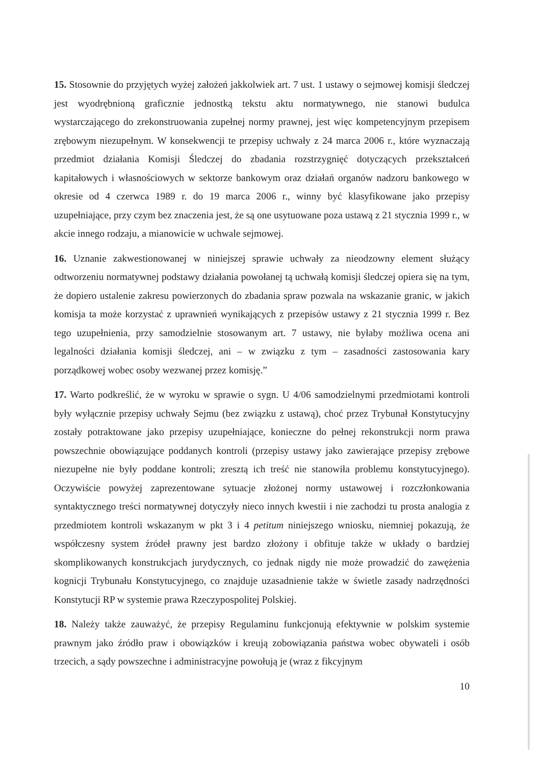15. Stosownie do przyjętych wyżej założeń jakkolwiek art. 7 ust. 1 ustawy o sejmowej komisji śledczej jest wyodrębnioną graficznie jednostką tekstu aktu normatywnego, nie stanowi budulca wystarczającego do zrekonstruowania zupełnej normy prawnej, jest więc kompetencyjnym przepisem zrębowym niezupełnym. W konsekwencji te przepisy uchwały z 24 marca 2006 r., które wyznaczają przedmiot działania Komisji Śledczej do zbadania rozstrzygnięć dotyczących przekształceń kapitałowych i własnościowych w sektorze bankowym oraz działań organów nadzoru bankowego w okresie od 4 czerwca 1989 r. do 19 marca 2006 r., winny być klasyfikowane jako przepisy uzupełniające, przy czym bez znaczenia jest, że są one usytuowane poza ustawą z 21 stycznia 1999 r., w akcie innego rodzaju, a mianowicie w uchwale sejmowej.
16. Uznanie zakwestionowanej w niniejszej sprawie uchwały za nieodzowny element służący odtworzeniu normatywnej podstawy działania powołanej tą uchwałą komisji śledczej opiera się na tym, że dopiero ustalenie zakresu powierzonych do zbadania spraw pozwala na wskazanie granic, w jakich komisja ta może korzystać z uprawnień wynikających z przepisów ustawy z 21 stycznia 1999 r. Bez tego uzupełnienia, przy samodzielnie stosowanym art. 7 ustawy, nie byłaby możliwa ocena ani legalności działania komisji śledczej, ani – w związku z tym – zasadności zastosowania kary porządkowej wobec osoby wezwanej przez komisję.”
17. Warto podkreślić, że w wyroku w sprawie o sygn. U 4/06 samodzielnymi przedmiotami kontroli były wyłącznie przepisy uchwały Sejmu (bez związku z ustawą), choć przez Trybunał Konstytucyjny zostały potraktowane jako przepisy uzupełniające, konieczne do pełnej rekonstrukcji norm prawa powszechnie obowiązujące poddanych kontroli (przepisy ustawy jako zawierające przepisy zrębowe niezupełne nie były poddane kontroli; zresztą ich treść nie stanowiła problemu konstytucyjnego). Oczywiście powyżej zaprezentowane sytuacje złożonej normy ustawowej i rozczłonkowania syntaktycznego treści normatywnej dotyczyły nieco innych kwestii i nie zachodzi tu prosta analogia z przedmiotem kontroli wskazanym w pkt 3 i 4 petitum niniejszego wniosku, niemniej pokazują, że współczesny system źródeł prawny jest bardzo złożony i obfituje także w układy o bardziej skomplikowanych konstrukcjach jurydycznych, co jednak nigdy nie może prowadzić do zawężenia kognicji Trybunału Konstytucyjnego, co znajduje uzasadnienie także w świetle zasady nadrzędności Konstytucji RP w systemie prawa Rzeczypospolitej Polskiej.
18. Należy także zauważyć, że przepisy Regulaminu funkcjonują efektywnie w polskim systemie prawnym jako źródło praw i obowiązków i kreują zobowiązania państwa wobec obywateli i osób trzecich, a sądy powszechne i administracyjne powołują je (wraz z fikcyjnym
10